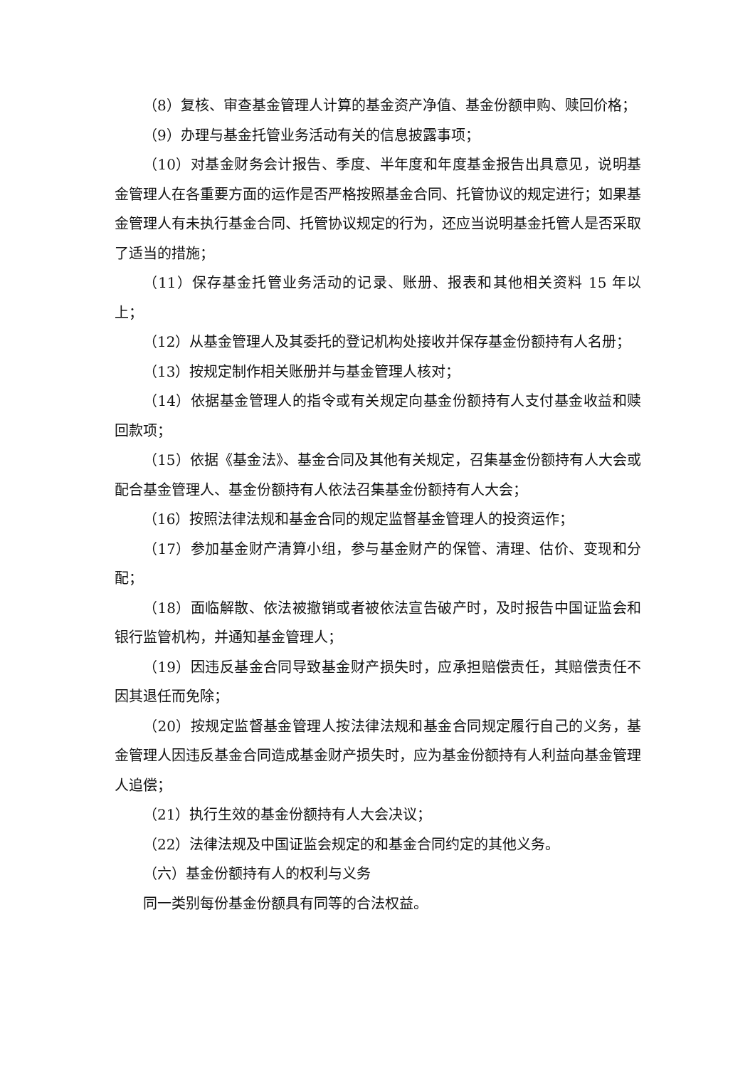（8）复核、审查基金管理人计算的基金资产净值、基金份额申购、赎回价格；
（9）办理与基金托管业务活动有关的信息披露事项；
（10）对基金财务会计报告、季度、半年度和年度基金报告出具意见，说明基金管理人在各重要方面的运作是否严格按照基金合同、托管协议的规定进行；如果基金管理人有未执行基金合同、托管协议规定的行为，还应当说明基金托管人是否采取了适当的措施；
（11）保存基金托管业务活动的记录、账册、报表和其他相关资料 15 年以上；
（12）从基金管理人及其委托的登记机构处接收并保存基金份额持有人名册；
（13）按规定制作相关账册并与基金管理人核对；
（14）依据基金管理人的指令或有关规定向基金份额持有人支付基金收益和赎回款项；
（15）依据《基金法》、基金合同及其他有关规定，召集基金份额持有人大会或配合基金管理人、基金份额持有人依法召集基金份额持有人大会；
（16）按照法律法规和基金合同的规定监督基金管理人的投资运作；
（17）参加基金财产清算小组，参与基金财产的保管、清理、估价、变现和分配；
（18）面临解散、依法被撤销或者被依法宣告破产时，及时报告中国证监会和银行监管机构，并通知基金管理人；
（19）因违反基金合同导致基金财产损失时，应承担赔偿责任，其赔偿责任不因其退任而免除；
（20）按规定监督基金管理人按法律法规和基金合同规定履行自己的义务，基金管理人因违反基金合同造成基金财产损失时，应为基金份额持有人利益向基金管理人追偿；
（21）执行生效的基金份额持有人大会决议；
（22）法律法规及中国证监会规定的和基金合同约定的其他义务。
（六）基金份额持有人的权利与义务
同一类别每份基金份额具有同等的合法权益。